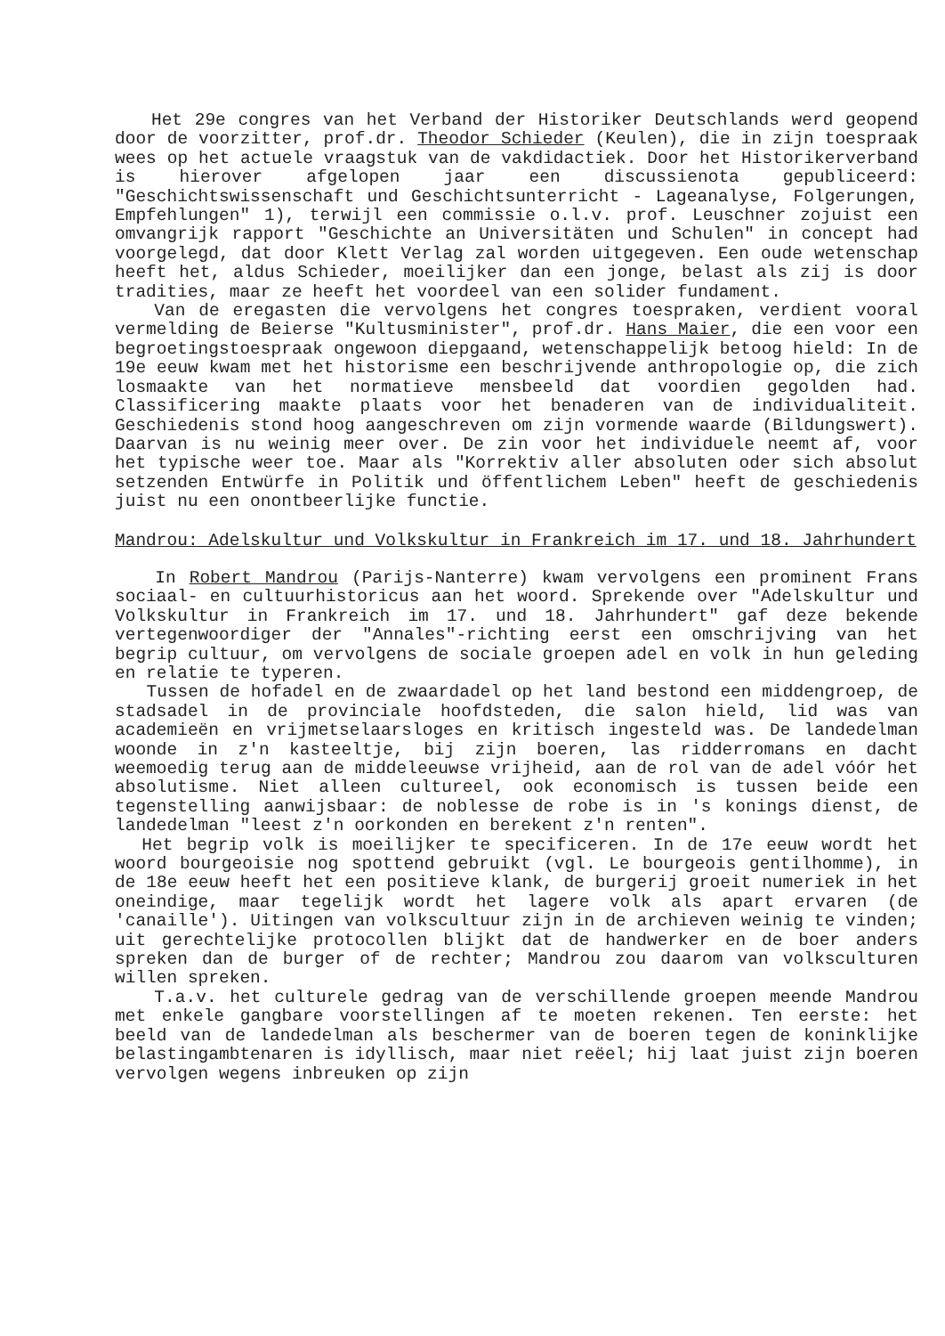Het 29e congres van het Verband der Historiker Deutschlands werd geopend door de voorzitter, prof.dr. Theodor Schieder (Keulen), die in zijn toespraak wees op het actuele vraagstuk van de vakdidactiek. Door het Historikerverband is hierover afgelopen jaar een discussienota gepubliceerd: "Geschichtswissenschaft und Geschichtsunterricht - Lageanalyse, Folgerungen, Empfehlungen" 1), terwijl een commissie o.l.v. prof. Leuschner zojuist een omvangrijk rapport "Geschichte an Universitäten und Schulen" in concept had voorgelegd, dat door Klett Verlag zal worden uitgegeven. Een oude wetenschap heeft het, aldus Schieder, moeilijker dan een jonge, belast als zij is door tradities, maar ze heeft het voordeel van een solider fundament.
Van de eregasten die vervolgens het congres toespraken, verdient vooral vermelding de Beierse "Kultusminister", prof.dr. Hans Maier, die een voor een begroetingstoespraak ongewoon diepgaand, wetenschappelijk betoog hield: In de 19e eeuw kwam met het historisme een beschrijvende anthropologie op, die zich losmaakte van het normatieve mensbeeld dat voordien gegolden had. Classificering maakte plaats voor het benaderen van de individualiteit. Geschiedenis stond hoog aangeschreven om zijn vormende waarde (Bildungswert). Daarvan is nu weinig meer over. De zin voor het individuele neemt af, voor het typische weer toe. Maar als "Korrektiv aller absoluten oder sich absolut setzenden Entwürfe in Politik und öffentlichem Leben" heeft de geschiedenis juist nu een onontbeerlijke functie.
Mandrou: Adelskultur und Volkskultur in Frankreich im 17. und 18. Jahrhundert
In Robert Mandrou (Parijs-Nanterre) kwam vervolgens een prominent Frans sociaal- en cultuurhistoricus aan het woord. Sprekende over "Adelskultur und Volkskultur in Frankreich im 17. und 18. Jahrhundert" gaf deze bekende vertegenwoordiger der "Annales"-richting eerst een omschrijving van het begrip cultuur, om vervolgens de sociale groepen adel en volk in hun geleding en relatie te typeren.
Tussen de hofadel en de zwaardadel op het land bestond een middengroep, de stadsadel in de provinciale hoofdsteden, die salon hield, lid was van academieën en vrijmetselaarsloges en kritisch ingesteld was. De landedelman woonde in z'n kasteeltje, bij zijn boeren, las ridderromans en dacht weemoedig terug aan de middeleeuwse vrijheid, aan de rol van de adel vóór het absolutisme. Niet alleen cultureel, ook economisch is tussen beide een tegenstelling aanwijsbaar: de noblesse de robe is in 's konings dienst, de landedelman "leest z'n oorkonden en berekent z'n renten".
Het begrip volk is moeilijker te specificeren. In de 17e eeuw wordt het woord bourgeoisie nog spottend gebruikt (vgl. Le bourgeois gentilhomme), in de 18e eeuw heeft het een positieve klank, de burgerij groeit numeriek in het oneindige, maar tegelijk wordt het lagere volk als apart ervaren (de 'canaille'). Uitingen van volkscultuur zijn in de archieven weinig te vinden; uit gerechtelijke protocollen blijkt dat de handwerker en de boer anders spreken dan de burger of de rechter; Mandrou zou daarom van volksculturen willen spreken.
T.a.v. het culturele gedrag van de verschillende groepen meende Mandrou met enkele gangbare voorstellingen af te moeten rekenen. Ten eerste: het beeld van de landedelman als beschermer van de boeren tegen de koninklijke belastingambtenaren is idyllisch, maar niet reëel; hij laat juist zijn boeren vervolgen wegens inbreuken op zijn